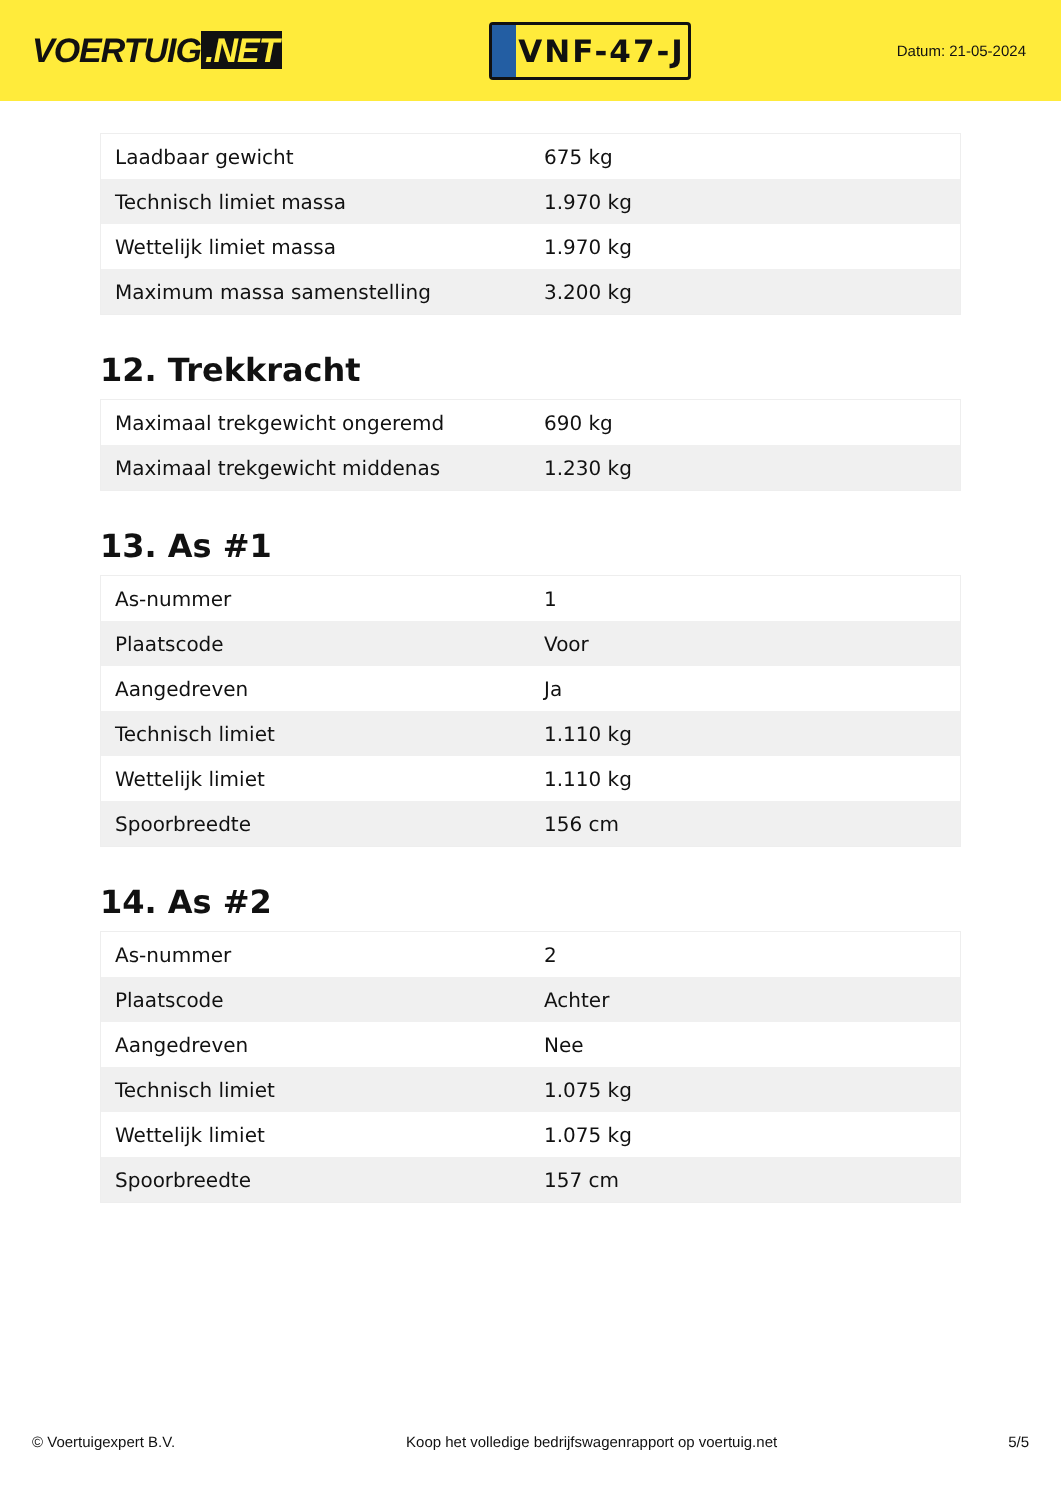VOERTUIG.NET
VNF-47-J
Datum: 21-05-2024
| Laadbaar gewicht | 675 kg |
| Technisch limiet massa | 1.970 kg |
| Wettelijk limiet massa | 1.970 kg |
| Maximum massa samenstelling | 3.200 kg |
12. Trekkracht
| Maximaal trekgewicht ongeremd | 690 kg |
| Maximaal trekgewicht middenas | 1.230 kg |
13. As #1
| As-nummer | 1 |
| Plaatscode | Voor |
| Aangedreven | Ja |
| Technisch limiet | 1.110 kg |
| Wettelijk limiet | 1.110 kg |
| Spoorbreedte | 156 cm |
14. As #2
| As-nummer | 2 |
| Plaatscode | Achter |
| Aangedreven | Nee |
| Technisch limiet | 1.075 kg |
| Wettelijk limiet | 1.075 kg |
| Spoorbreedte | 157 cm |
© Voertuigexpert B.V. Koop het volledige bedrijfswagenrapport op voertuig.net 5/5